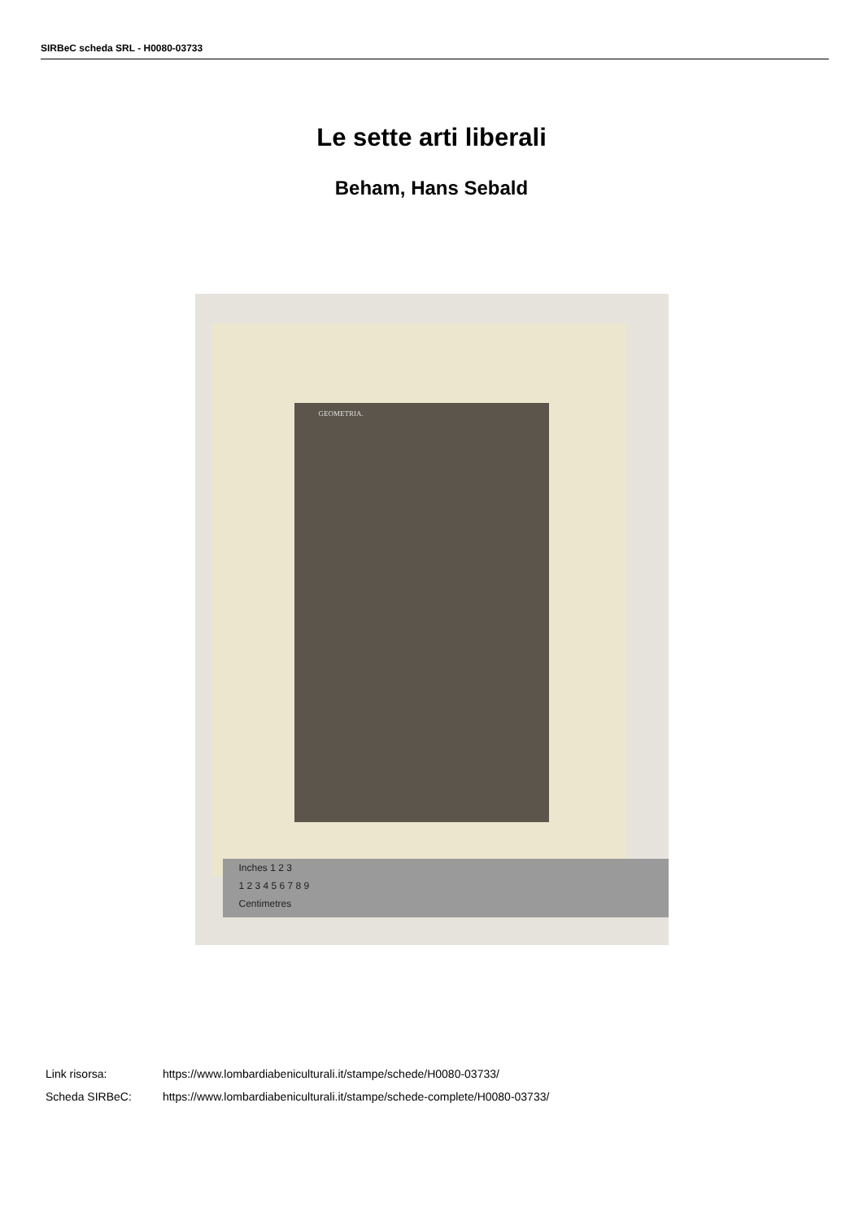SIRBeC scheda SRL - H0080-03733
Le sette arti liberali
Beham, Hans Sebald
GEOMETRIA.
Inches 1 2 3
1 2 3 4 5 6 7 8 9
Centimetres
Link risorsa: https://www.lombardiabeniculturali.it/stampe/schede/H0080-03733/
Scheda SIRBeC: https://www.lombardiabeniculturali.it/stampe/schede-complete/H0080-03733/